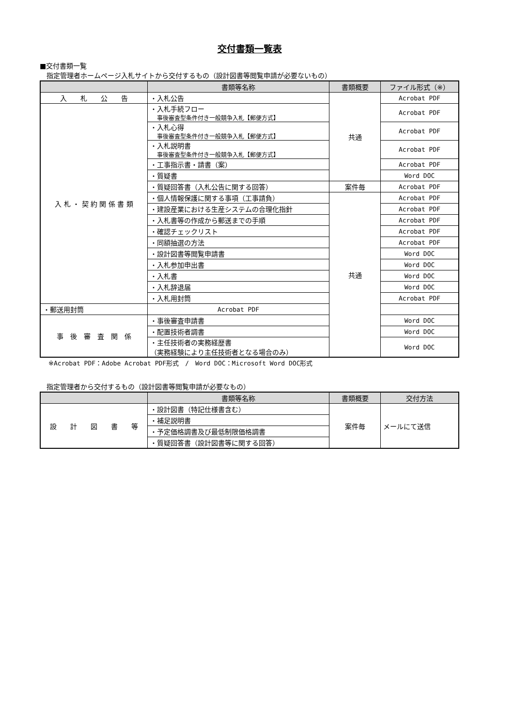交付書類一覧表
■交付書類一覧
　指定管理者ホームページ入札サイトから交付するもの（設計図書等閲覧申請が必要ないもの）
| | 書類等名称 | 書類概要 | ファイル形式（※） |
| --- | --- | --- | --- |
| 入 札 公 告 | ・入札公告 | 共通 | Acrobat PDF |
| 入 札 ・ 契 約 関 係 書 類 | ・入札手続フロー 事後審査型条件付き一般競争入札【郵便方式】 | | Acrobat PDF |
| | ・入札心得 事後審査型条件付き一般競争入札【郵便方式】 | | Acrobat PDF |
| | ・入札説明書 事後審査型条件付き一般競争入札【郵便方式】 | | Acrobat PDF |
| | ・工事指示書・請書（案） | | Acrobat PDF |
| | ・質疑書 | | Word DOC |
| | ・質疑回答書（入札公告に関する回答） | 案件毎 | Acrobat PDF |
| | ・個人情報保護に関する事項（工事請負） | 共通 | Acrobat PDF |
| | ・建設産業における生産システムの合理化指針 | | Acrobat PDF |
| | ・入札書等の作成から郵送までの手順 | | Acrobat PDF |
| | ・確認チェックリスト | | Acrobat PDF |
| | ・同額抽選の方法 | | Acrobat PDF |
| | ・設計図書等閲覧申請書 | | Word DOC |
| | ・入札参加申出書 | | Word DOC |
| | ・入札書 | | Word DOC |
| | ・入札辞退届 | | Word DOC |
| | ・入札用封筒 | | Acrobat PDF |
| ・郵送用封筒 | Acrobat PDF | | |
| 事 後 審 査 関 係 | ・事後審査申請書 | | Word DOC |
| | ・配置技術者調書 | | Word DOC |
| | ・主任技術者の実務経歴書 （実務経験により主任技術者となる場合のみ） | | Word DOC |
※Acrobat PDF：Adobe Acrobat PDF形式　/　Word DOC：Microsoft Word DOC形式
　指定管理者から交付するもの（設計図書等閲覧申請が必要なもの）
| | 書類等名称 | 書類概要 | 交付方法 |
| --- | --- | --- | --- |
| 設 計 図 書 等 | ・設計図書（特記仕様書含む） | 案件毎 | メールにて送信 |
| | ・補足説明書 | | |
| | ・予定価格調書及び最低制限価格調書 | | |
| | ・質疑回答書（設計図書等に関する回答） | | |